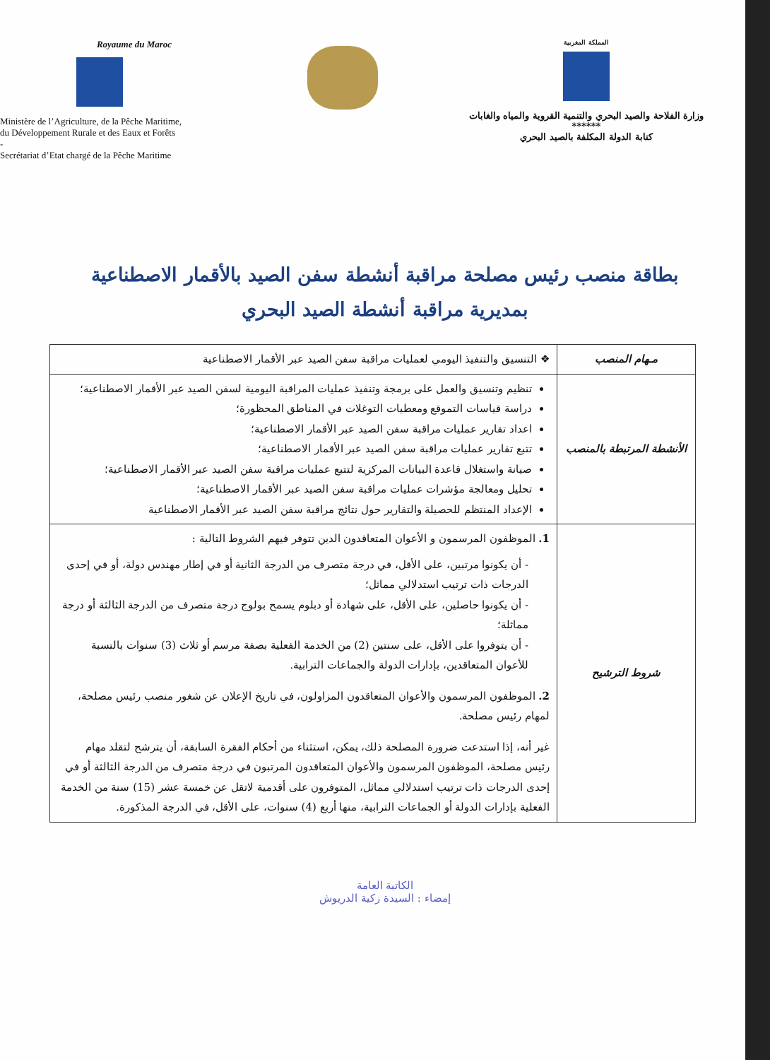Royaume du Maroc
Ministère de l’Agriculture, de la Pêche Maritime,
du Développement Rurale et des Eaux et Forêts
-
Secrétariat d’Etat chargé de la Pêche Maritime
المملكة المغربية
وزارة الفلاحة والصيد البحري والتنمية القروية والمياه والغابات
******
كتابة الدولة المكلفة بالصيد البحري
بطاقة منصب رئيس مصلحة مراقبة أنشطة سفن الصيد بالأقمار الاصطناعية
بمديرية مراقبة أنشطة الصيد البحري
| مـهام المنصب | ❖ التنسيق والتنفيذ اليومي لعمليات مراقبة سفن الصيد عبر الأقمار الاصطناعية |
| الأنشطة المرتبطة بالمنصب | تنظيم وتنسيق والعمل على برمجة وتنفيذ عمليات المراقبة اليومية لسفن الصيد عبر الأقمار الاصطناعية؛ دراسة قياسات التموقع ومعطيات التوغلات في المناطق المحظورة؛ اعداد تقارير عمليات مراقبة سفن الصيد عبر الأقمار الاصطناعية؛ تتبع تقارير عمليات مراقبة سفن الصيد عبر الأقمار الاصطناعية؛ صيانة واستغلال قاعدة البيانات المركزية لتتبع عمليات مراقبة سفن الصيد عبر الأقمار الاصطناعية؛ تحليل ومعالجة مؤشرات عمليات مراقبة سفن الصيد عبر الأقمار الاصطناعية؛ الإعداد المنتظم للحصيلة والتقارير حول نتائج مراقبة سفن الصيد عبر الأقمار الاصطناعية |
| شروط الترشيح | 1. الموظفون المرسمون و الأعوان المتعاقدون الدين تتوفر فيهم الشروط التالية : - أن يكونوا مرتبين، على الأقل، في درجة متصرف من الدرجة الثانية أو في إطار مهندس دولة، أو في إحدى الدرجات ذات ترتيب استدلالي مماثل؛ - أن يكونوا حاصلين، على الأقل، على شهادة أو دبلوم يسمح بولوج درجة متصرف من الدرجة الثالثة أو درجة مماثلة؛ - أن يتوفروا على الأقل، على سنتين (2) من الخدمة الفعلية بصفة مرسم أو ثلاث (3) سنوات بالنسبة للأعوان المتعاقدين، بإدارات الدولة والجماعات الترابية. 2. الموظفون المرسمون والأعوان المتعاقدون المزاولون، في تاريخ الإعلان عن شغور منصب رئيس مصلحة، لمهام رئيس مصلحة. غير أنه، إذا استدعت ضرورة المصلحة ذلك، يمكن، استثناء من أحكام الفقرة السابقة، أن يترشح لتقلد مهام رئيس مصلحة، الموظفون المرسمون والأعوان المتعاقدون المرتبون في درجة متصرف من الدرجة الثالثة أو في إحدى الدرجات ذات ترتيب استدلالي مماثل، المتوفرون على أقدمية لاتقل عن خمسة عشر (15) سنة من الخدمة الفعلية بإدارات الدولة أو الجماعات الترابية، منها أربع (4) سنوات، على الأقل، في الدرجة المذكورة. |
الكاتبة العامة
إمضاء : السيدة زكية الدريوش